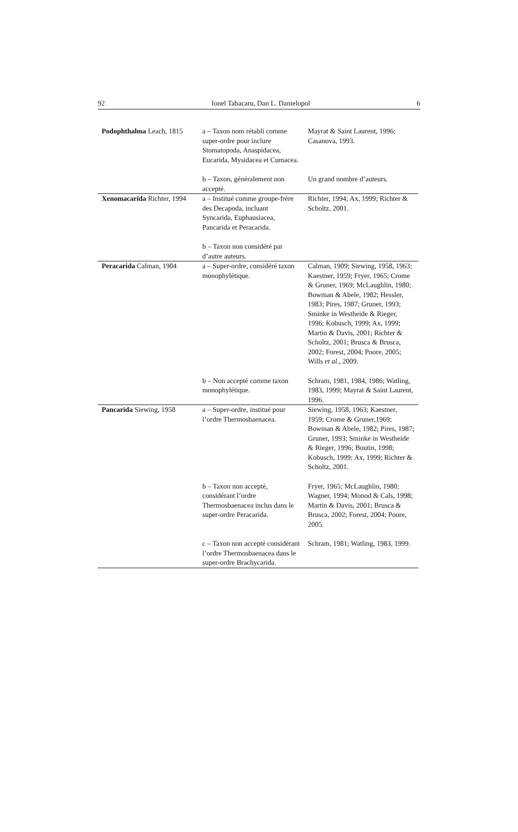92 Ionel Tabacaru, Dan L. Danielopol 6
| Podophthalma Leach, 1815 | a – Taxon nom rétabli comme super-ordre pour inclure Stomatopoda, Anaspidacea, Eucarida, Mysidacea et Cumacea. | Mayrat & Saint Laurent, 1996; Casanova, 1993. |
| | b – Taxon, généralement non accepté. | Un grand nombre d’auteurs. |
| Xenomacarida Richter, 1994 | a – Institué comme groupe-frère des Decapoda, incluant Syncarida, Euphausiacea, Pancarida et Peracarida. | Richter, 1994; Ax, 1999; Richter & Scholtz, 2001. |
| | b – Taxon non considéré par d’autre auteurs. | |
| Peracarida Calman, 1904 | a – Super-ordre, considéré taxon monophylétique. | Calman, 1909; Siewing, 1958, 1963; Kaestner, 1959; Fryer, 1965; Crome & Gruner, 1969; McLaughlin, 1980; Bowman & Abele, 1982; Hessler, 1983; Pires, 1987; Gruner, 1993; Sminke in Westheide & Rieger, 1996; Kobusch, 1999; Ax, 1999; Martin & Davis, 2001; Richter & Scholtz, 2001; Brusca & Brusca, 2002; Forest, 2004; Poore, 2005; Wills et al. , 2009. |
| | b – Non accepté comme taxon monophylétique. | Schram, 1981, 1984, 1986; Watling, 1983, 1999; Mayrat & Saint Laurent, 1996. |
| Pancarida Siewing, 1958 | a – Super-ordre, institué pour l’ordre Thermosbaenacea. | Siewing, 1958, 1963; Kaestner, 1959; Crome & Gruner,1969; Bowman & Abele, 1982; Pires, 1987; Gruner, 1993; Sminke in Westheide & Rieger, 1996; Boutin, 1998; Kobusch, 1999; Ax, 1999; Richter & Scholtz, 2001. |
| | b – Taxon non accepté, considérant l’ordre Thermosbaenacea inclus dans le super-ordre Peracarida. | Fryer, 1965; McLaughlin, 1980; Wagner, 1994; Monod & Cals, 1998; Martin & Davis, 2001; Brusca & Brusca, 2002; Forest, 2004; Poore, 2005. |
| | c – Taxon non accepté considérant l’ordre Thermosbaenacea dans le super-ordre Brachycarida. | Schram, 1981; Watling, 1983, 1999. |